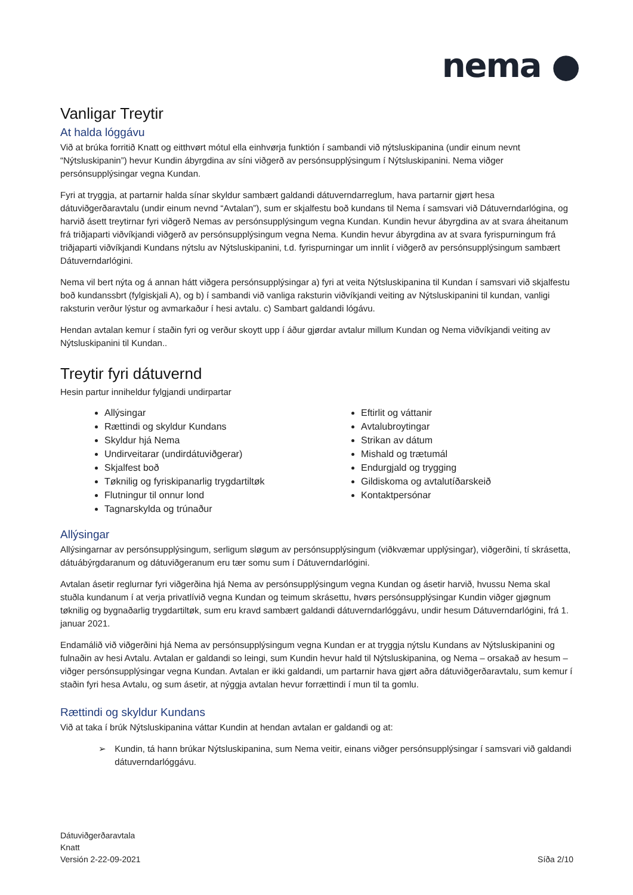nema ●
Vanligar Treytir
At halda lóggávu
Við at brúka forritið Knatt og eitthvørt mótul ella einhvørja funktión í sambandi við nýtsluskipanina (undir einum nevnt “Nýtsluskipanin”) hevur Kundin ábyrgdina av síni viðgerð av persónsupplýsingum í Nýtsluskipanini. Nema viðger persónsupplýsingar vegna Kundan.
Fyri at tryggja, at partarnir halda sínar skyldur sambært galdandi dátuverndarreglum, hava partarnir gjørt hesa dátuviðgerðaravtalu (undir einum nevnd “Avtalan”), sum er skjalfestu boð kundans til Nema í samsvari við Dátuverndarlógina, og harvið ásett treytirnar fyri viðgerð Nemas av persónsupplýsingum vegna Kundan. Kundin hevur ábyrgdina av at svara áheitanum frá triðjaparti viðvíkjandi viðgerð av persónsupplýsingum vegna Nema. Kundin hevur ábyrgdina av at svara fyrispurningum frá triðjaparti viðvíkjandi Kundans nýtslu av Nýtsluskipanini, t.d. fyrispurningar um innlit í viðgerð av persónsupplýsingum sambært Dátuverndarlógini.
Nema vil bert nýta og á annan hátt viðgera persónsupplýsingar a) fyri at veita Nýtsluskipanina til Kundan í samsvari við skjalfestu boð kundanssbrt (fylgiskjali A), og b) í sambandi við vanliga raksturin viðvíkjandi veiting av Nýtsluskipanini til kundan, vanligi raksturin verður lýstur og avmarkaður í hesi avtalu. c) Sambart galdandi lógávu.
Hendan avtalan kemur í staðin fyri og verður skoytt upp í áður gjørdar avtalur millum Kundan og Nema viðvíkjandi veiting av Nýtsluskipanini til Kundan..
Treytir fyri dátuvernd
Hesin partur inniheldur fylgjandi undirpartar
Allýsingar
Rættindi og skyldur Kundans
Skyldur hjá Nema
Undirveitarar (undirdátuviðgerar)
Skjalfest boð
Tøknilig og fyriskipanarlig trygdartiltøk
Flutningur til onnur lond
Tagnarskylda og trúnaður
Eftirlit og váttanir
Avtalubroytingar
Strikan av dátum
Mishald og trætumál
Endurgjald og trygging
Gildiskoma og avtalutíðarskeið
Kontaktpersónar
Allýsingar
Allýsingarnar av persónsupplýsingum, serligum sløgum av persónsupplýsingum (viðkvæmar upplýsingar), viðgerðini, tí skrásetta, dátuábýrgdaranum og dátuviðgeranum eru tær somu sum í Dátuverndarlógini.
Avtalan ásetir reglurnar fyri viðgerðina hjá Nema av persónsupplýsingum vegna Kundan og ásetir harvið, hvussu Nema skal stuðla kundanum í at verja privatlívið vegna Kundan og teimum skrásettu, hvørs persónsupplýsingar Kundin viðger gjøgnum tøknilig og bygnaðarlig trygdartiltøk, sum eru kravd sambært galdandi dátuverndarlóggávu, undir hesum Dátuverndarlógini, frá 1. januar 2021.
Endamálið við viðgerðini hjá Nema av persónsupplýsingum vegna Kundan er at tryggja nýtslu Kundans av Nýtsluskipanini og fulnaðin av hesi Avtalu. Avtalan er galdandi so leingi, sum Kundin hevur hald til Nýtsluskipanina, og Nema – orsakað av hesum – viðger persónsupplýsingar vegna Kundan. Avtalan er ikki galdandi, um partarnir hava gjørt aðra dátuviðgerðaravtalu, sum kemur í staðin fyri hesa Avtalu, og sum ásetir, at nýggja avtalan hevur forrættindi í mun til ta gomlu.
Rættindi og skyldur Kundans
Við at taka í brúk Nýtsluskipanina váttar Kundin at hendan avtalan er galdandi og at:
➢ Kundin, tá hann brúkar Nýtsluskipanina, sum Nema veitir, einans viðger persónsupplýsingar í samsvari við galdandi dátuverndarlóggávu.
Dátuviðgerðaravtala
Knatt
Versión 2-22-09-2021
Síða 2/10